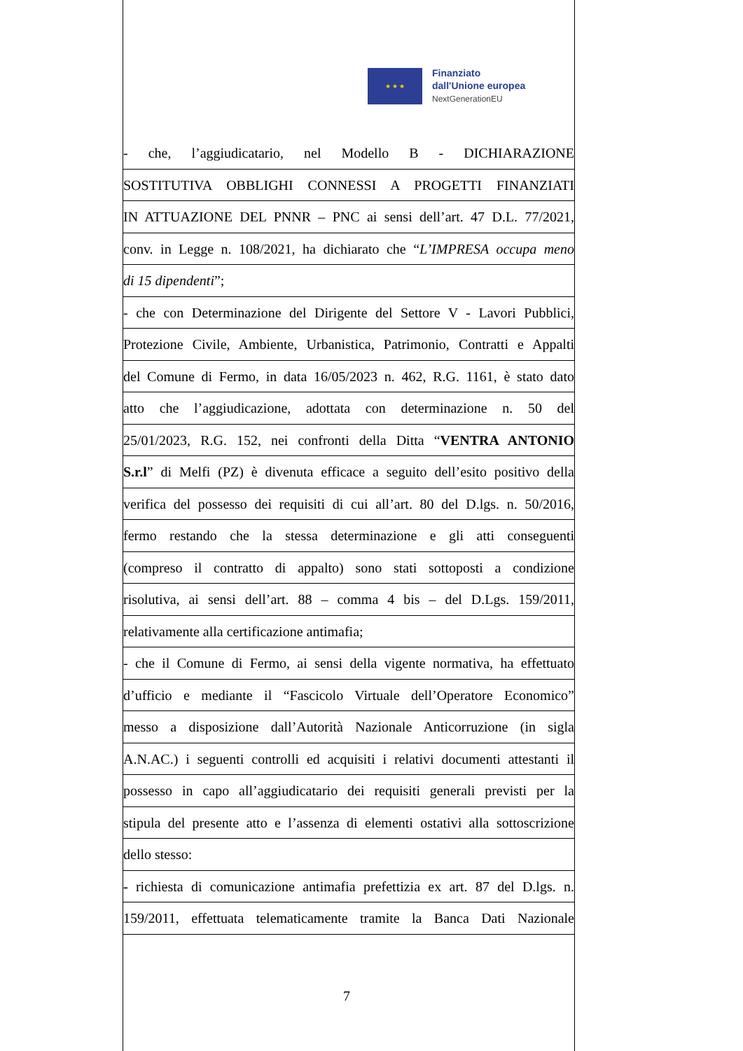★ ★ ★
Finanziato
dall'Unione europea
NextGenerationEU
- che, l’aggiudicatario, nel Modello B - DICHIARAZIONE
SOSTITUTIVA OBBLIGHI CONNESSI A PROGETTI FINANZIATI
IN ATTUAZIONE DEL PNNR – PNC ai sensi dell’art. 47 D.L. 77/2021,
conv. in Legge n. 108/2021, ha dichiarato che “L’IMPRESA occupa meno
di 15 dipendenti”;
- che con Determinazione del Dirigente del Settore V - Lavori Pubblici,
Protezione Civile, Ambiente, Urbanistica, Patrimonio, Contratti e Appalti
del Comune di Fermo, in data 16/05/2023 n. 462, R.G. 1161, è stato dato
atto che l’aggiudicazione, adottata con determinazione n. 50 del
25/01/2023, R.G. 152, nei confronti della Ditta “VENTRA ANTONIO
S.r.l” di Melfi (PZ) è divenuta efficace a seguito dell’esito positivo della
verifica del possesso dei requisiti di cui all’art. 80 del D.lgs. n. 50/2016,
fermo restando che la stessa determinazione e gli atti conseguenti
(compreso il contratto di appalto) sono stati sottoposti a condizione
risolutiva, ai sensi dell’art. 88 – comma 4 bis – del D.Lgs. 159/2011,
relativamente alla certificazione antimafia;
- che il Comune di Fermo, ai sensi della vigente normativa, ha effettuato
d’ufficio e mediante il “Fascicolo Virtuale dell’Operatore Economico”
messo a disposizione dall’Autorità Nazionale Anticorruzione (in sigla
A.N.AC.) i seguenti controlli ed acquisiti i relativi documenti attestanti il
possesso in capo all’aggiudicatario dei requisiti generali previsti per la
stipula del presente atto e l’assenza di elementi ostativi alla sottoscrizione
dello stesso:
- richiesta di comunicazione antimafia prefettizia ex art. 87 del D.lgs. n.
159/2011, effettuata telematicamente tramite la Banca Dati Nazionale
7